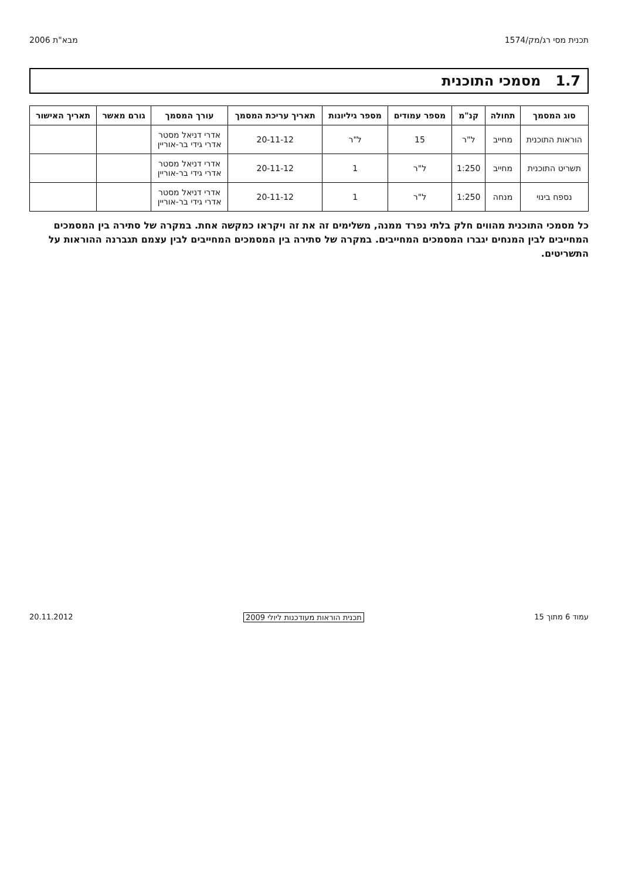תכנית מסי רג/מק/1574 מבא"ת 2006
1.7 מסמכי התוכנית
| סוג המסמך | תחולה | קנ"מ | מספר עמודים | מספר גיליונות | תאריך עריכת המסמך | עורך המסמך | גורם מאשר | תאריך האישור |
| --- | --- | --- | --- | --- | --- | --- | --- | --- |
| הוראות התוכנית | מחייב | ל"ר | 15 | ל"ר | 20-11-12 | אדרי דניאל מסטר אדרי גידי בר-אוריין | | |
| תשריט התוכנית | מחייב | 1:250 | ל"ר | 1 | 20-11-12 | אדרי דניאל מסטר אדרי גידי בר-אוריין | | |
| נספח בינוי | מנחה | 1:250 | ל"ר | 1 | 20-11-12 | אדרי דניאל מסטר אדרי גידי בר-אוריין | | |
כל מסמכי התוכנית מהווים חלק בלתי נפרד ממנה, משלימים זה את זה ויקראו כמקשה אחת. במקרה של סתירה בין המסמכים המחייבים לבין המנחים יגברו המסמכים המחייבים. במקרה של סתירה בין המסמכים המחייבים לבין עצמם תגברנה ההוראות על התשריטים.
עמוד 6 מתוך 15 תכנית הוראות מעודכנות ליולי 2009 20.11.2012